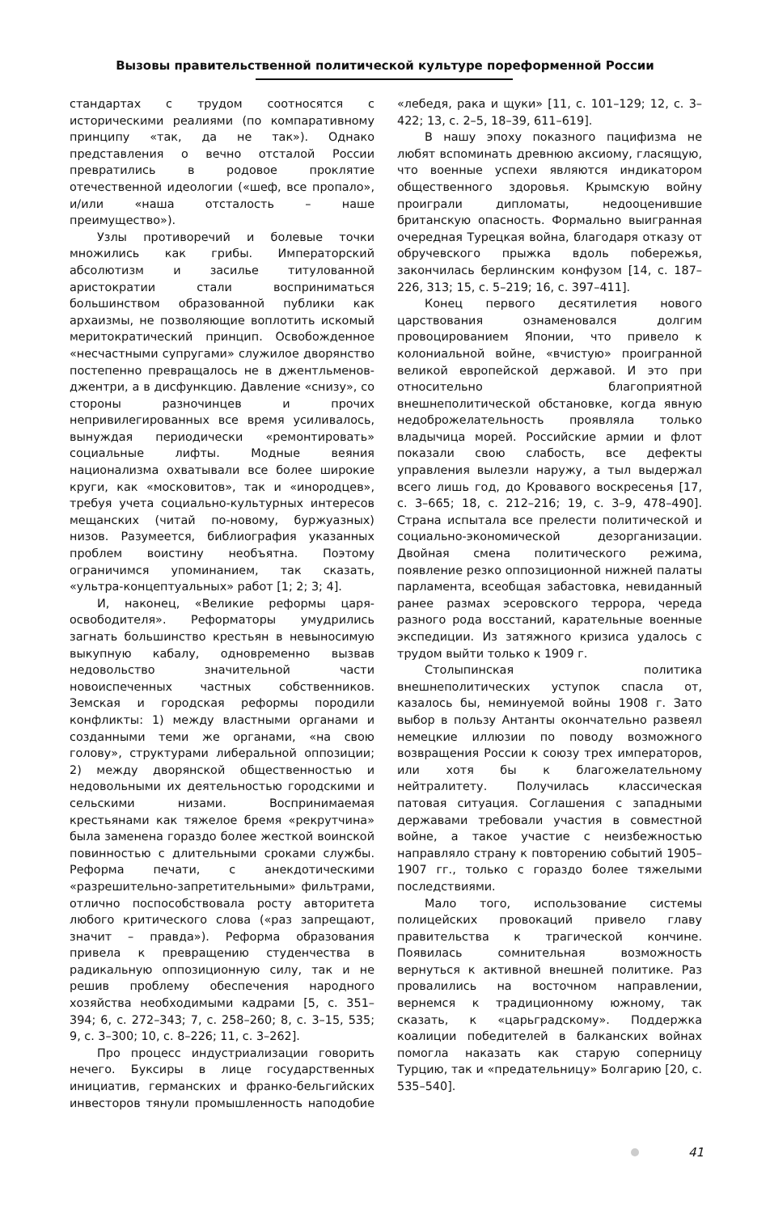Вызовы правительственной политической культуре пореформенной России
стандартах с трудом соотносятся с историческими реалиями (по компаративному принципу «так, да не так»). Однако представления о вечно отсталой России превратились в родовое проклятие отечественной идеологии («шеф, все пропало», и/или «наша отсталость – наше преимущество»).
Узлы противоречий и болевые точки множились как грибы. Императорский абсолютизм и засилье титулованной аристократии стали восприниматься большинством образованной публики как архаизмы, не позволяющие воплотить искомый меритократический принцип. Освобожденное «несчастными супругами» служилое дворянство постепенно превращалось не в джентльменов-джентри, а в дисфункцию. Давление «снизу», со стороны разночинцев и прочих непривилегированных все время усиливалось, вынуждая периодически «ремонтировать» социальные лифты. Модные веяния национализма охватывали все более широкие круги, как «московитов», так и «инородцев», требуя учета социально-культурных интересов мещанских (читай по-новому, буржуазных) низов. Разумеется, библиография указанных проблем воистину необъятна. Поэтому ограничимся упоминанием, так сказать, «ультра-концептуальных» работ [1; 2; 3; 4].
И, наконец, «Великие реформы царя-освободителя». Реформаторы умудрились загнать большинство крестьян в невыносимую выкупную кабалу, одновременно вызвав недовольство значительной части новоиспеченных частных собственников. Земская и городская реформы породили конфликты: 1) между властными органами и созданными теми же органами, «на свою голову», структурами либеральной оппозиции; 2) между дворянской общественностью и недовольными их деятельностью городскими и сельскими низами. Воспринимаемая крестьянами как тяжелое бремя «рекрутчина» была заменена гораздо более жесткой воинской повинностью с длительными сроками службы. Реформа печати, с анекдотическими «разрешительно-запретительными» фильтрами, отлично поспособствовала росту авторитета любого критического слова («раз запрещают, значит – правда»). Реформа образования привела к превращению студенчества в радикальную оппозиционную силу, так и не решив проблему обеспечения народного хозяйства необходимыми кадрами [5, с. 351–394; 6, с. 272–343; 7, с. 258–260; 8, с. 3–15, 535; 9, с. 3–300; 10, с. 8–226; 11, с. 3–262].
Про процесс индустриализации говорить нечего. Буксиры в лице государственных инициатив, германских и франко-бельгийских инвесторов тянули промышленность наподобие «лебедя, рака и щуки» [11, с. 101–129; 12, с. 3–422; 13, с. 2–5, 18–39, 611–619].
В нашу эпоху показного пацифизма не любят вспоминать древнюю аксиому, гласящую, что военные успехи являются индикатором общественного здоровья. Крымскую войну проиграли дипломаты, недооценившие британскую опасность. Формально выигранная очередная Турецкая война, благодаря отказу от обручевского прыжка вдоль побережья, закончилась берлинским конфузом [14, с. 187–226, 313; 15, с. 5–219; 16, с. 397–411].
Конец первого десятилетия нового царствования ознаменовался долгим провоцированием Японии, что привело к колониальной войне, «вчистую» проигранной великой европейской державой. И это при относительно благоприятной внешнеполитической обстановке, когда явную недоброжелательность проявляла только владычица морей. Российские армии и флот показали свою слабость, все дефекты управления вылезли наружу, а тыл выдержал всего лишь год, до Кровавого воскресенья [17, с. 3–665; 18, с. 212–216; 19, с. 3–9, 478–490]. Страна испытала все прелести политической и социально-экономической дезорганизации. Двойная смена политического режима, появление резко оппозиционной нижней палаты парламента, всеобщая забастовка, невиданный ранее размах эсеровского террора, череда разного рода восстаний, карательные военные экспедиции. Из затяжного кризиса удалось с трудом выйти только к 1909 г.
Столыпинская политика внешнеполитических уступок спасла от, казалось бы, неминуемой войны 1908 г. Зато выбор в пользу Антанты окончательно развеял немецкие иллюзии по поводу возможного возвращения России к союзу трех императоров, или хотя бы к благожелательному нейтралитету. Получилась классическая патовая ситуация. Соглашения с западными державами требовали участия в совместной войне, а такое участие с неизбежностью направляло страну к повторению событий 1905–1907 гг., только с гораздо более тяжелыми последствиями.
Мало того, использование системы полицейских провокаций привело главу правительства к трагической кончине. Появилась сомнительная возможность вернуться к активной внешней политике. Раз провалились на восточном направлении, вернемся к традиционному южному, так сказать, к «царьградскому». Поддержка коалиции победителей в балканских войнах помогла наказать как старую соперницу Турцию, так и «предательницу» Болгарию [20, с. 535–540].
41